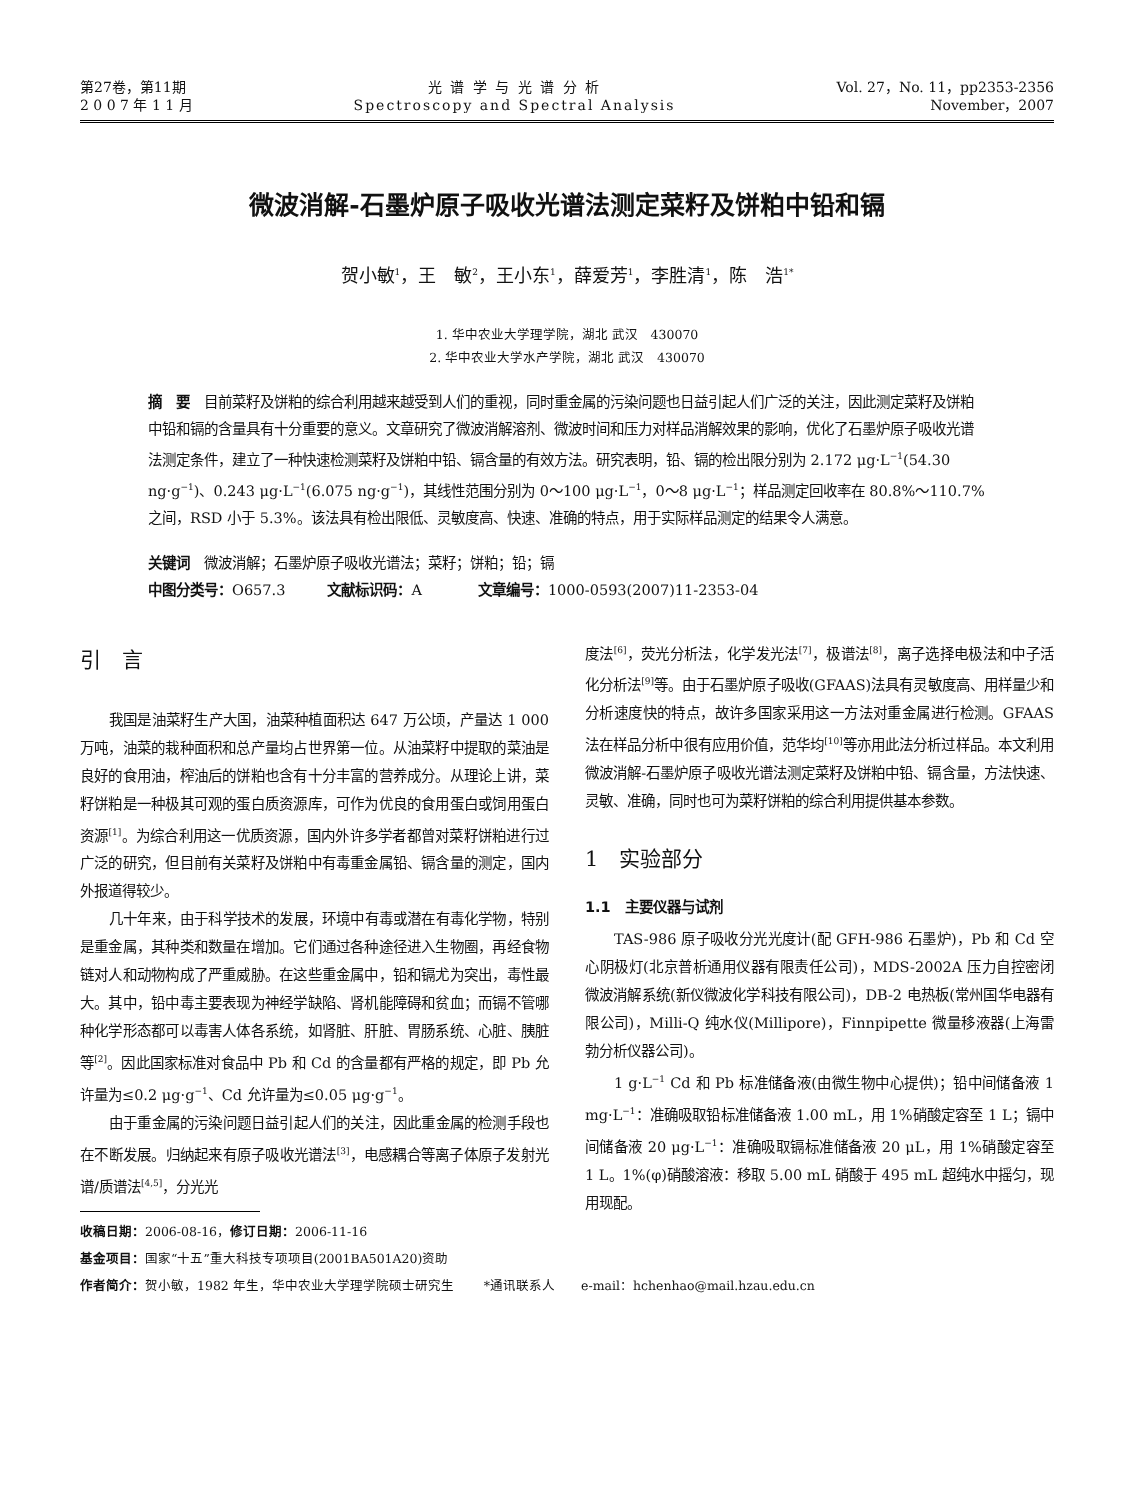第27卷，第11期
2 0 0 7 年 1 1 月
光 谱 学 与 光 谱 分 析
Spectroscopy and Spectral Analysis
Vol. 27，No. 11，pp2353-2356
November，2007
微波消解-石墨炉原子吸收光谱法测定菜籽及饼粕中铅和镉
贺小敏<sup>1</sup>，王　敏<sup>2</sup>，王小东<sup>1</sup>，薛爱芳<sup>1</sup>，李胜清<sup>1</sup>，陈　浩<sup>1*</sup>
1. 华中农业大学理学院，湖北 武汉　430070
2. 华中农业大学水产学院，湖北 武汉　430070
摘　要　目前菜籽及饼粕的综合利用越来越受到人们的重视，同时重金属的污染问题也日益引起人们广泛的关注，因此测定菜籽及饼粕中铅和镉的含量具有十分重要的意义。文章研究了微波消解溶剂、微波时间和压力对样品消解效果的影响，优化了石墨炉原子吸收光谱法测定条件，建立了一种快速检测菜籽及饼粕中铅、镉含量的有效方法。研究表明，铅、镉的检出限分别为 2.172 μg·L<sup>−1</sup>(54.30 ng·g<sup>−1</sup>)、0.243 μg·L<sup>−1</sup>(6.075 ng·g<sup>−1</sup>)，其线性范围分别为 0～100 μg·L<sup>−1</sup>，0～8 μg·L<sup>−1</sup>；样品测定回收率在 80.8%～110.7%之间，RSD 小于 5.3%。该法具有检出限低、灵敏度高、快速、准确的特点，用于实际样品测定的结果令人满意。
关键词　微波消解；石墨炉原子吸收光谱法；菜籽；饼粕；铅；镉
中图分类号：O657.3　　　文献标识码：A　　　　文章编号：1000-0593(2007)11-2353-04
引　言
我国是油菜籽生产大国，油菜种植面积达 647 万公顷，产量达 1 000 万吨，油菜的栽种面积和总产量均占世界第一位。从油菜籽中提取的菜油是良好的食用油，榨油后的饼粕也含有十分丰富的营养成分。从理论上讲，菜籽饼粕是一种极其可观的蛋白质资源库，可作为优良的食用蛋白或饲用蛋白资源<sup>[1]</sup>。为综合利用这一优质资源，国内外许多学者都曾对菜籽饼粕进行过广泛的研究，但目前有关菜籽及饼粕中有毒重金属铅、镉含量的测定，国内外报道得较少。
几十年来，由于科学技术的发展，环境中有毒或潜在有毒化学物，特别是重金属，其种类和数量在增加。它们通过各种途径进入生物圈，再经食物链对人和动物构成了严重威胁。在这些重金属中，铅和镉尤为突出，毒性最大。其中，铅中毒主要表现为神经学缺陷、肾机能障碍和贫血；而镉不管哪种化学形态都可以毒害人体各系统，如肾脏、肝脏、胃肠系统、心脏、胰脏等<sup>[2]</sup>。因此国家标准对食品中 Pb 和 Cd 的含量都有严格的规定，即 Pb 允许量为≤0.2 μg·g<sup>−1</sup>、Cd 允许量为≤0.05 μg·g<sup>−1</sup>。
由于重金属的污染问题日益引起人们的关注，因此重金属的检测手段也在不断发展。归纳起来有原子吸收光谱法<sup>[3]</sup>，电感耦合等离子体原子发射光谱/质谱法<sup>[4,5]</sup>，分光光
收稿日期：2006-08-16，修订日期：2006-11-16
基金项目：国家“十五”重大科技专项项目(2001BA501A20)资助
作者简介：贺小敏，1982 年生，华中农业大学理学院硕士研究生　　 *通讯联系人　　e-mail：hchenhao@mail.hzau.edu.cn
度法<sup>[6]</sup>，荧光分析法，化学发光法<sup>[7]</sup>，极谱法<sup>[8]</sup>，离子选择电极法和中子活化分析法<sup>[9]</sup>等。由于石墨炉原子吸收(GFAAS)法具有灵敏度高、用样量少和分析速度快的特点，故许多国家采用这一方法对重金属进行检测。GFAAS 法在样品分析中很有应用价值，范华均<sup>[10]</sup>等亦用此法分析过样品。本文利用微波消解-石墨炉原子吸收光谱法测定菜籽及饼粕中铅、镉含量，方法快速、灵敏、准确，同时也可为菜籽饼粕的综合利用提供基本参数。
1　实验部分
1.1　主要仪器与试剂
TAS-986 原子吸收分光光度计(配 GFH-986 石墨炉)，Pb 和 Cd 空心阴极灯(北京普析通用仪器有限责任公司)，MDS-2002A 压力自控密闭微波消解系统(新仪微波化学科技有限公司)，DB-2 电热板(常州国华电器有限公司)，Milli-Q 纯水仪(Millipore)，Finnpipette 微量移液器(上海雷勃分析仪器公司)。
1 g·L<sup>−1</sup> Cd 和 Pb 标准储备液(由微生物中心提供)；铅中间储备液 1 mg·L<sup>−1</sup>：准确吸取铅标准储备液 1.00 mL，用 1%硝酸定容至 1 L；镉中间储备液 20 μg·L<sup>−1</sup>：准确吸取镉标准储备液 20 μL，用 1%硝酸定容至 1 L。1%(φ)硝酸溶液：移取 5.00 mL 硝酸于 495 mL 超纯水中摇匀，现用现配。